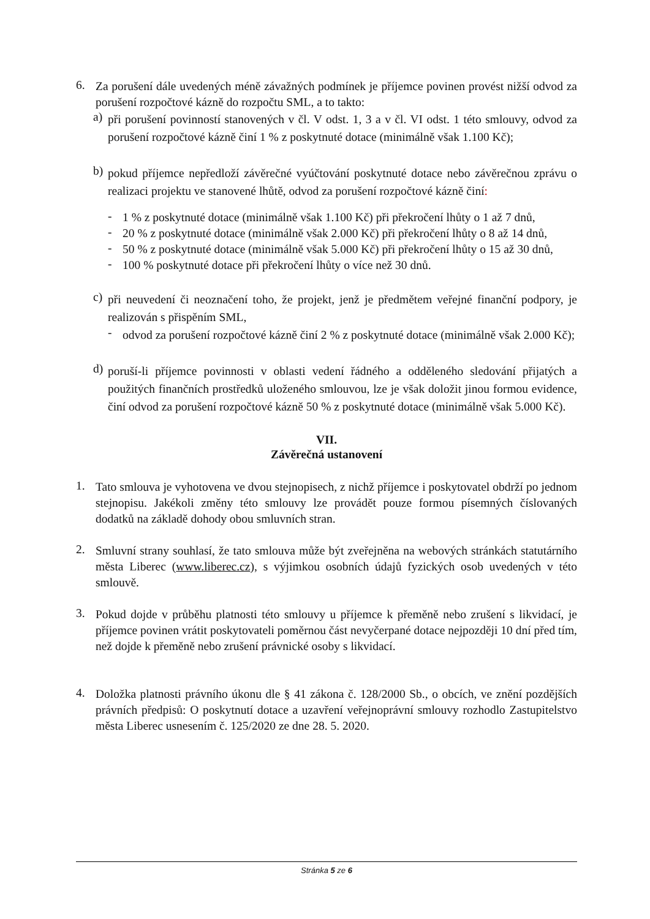6.
Za porušení dále uvedených méně závažných podmínek je příjemce povinen provést nižší odvod za porušení rozpočtové kázně do rozpočtu SML, a to takto:
a)
při porušení povinností stanovených v čl. V odst. 1, 3 a v čl. VI odst. 1 této smlouvy, odvod za porušení rozpočtové kázně činí 1 % z poskytnuté dotace (minimálně však 1.100 Kč);
b)
pokud příjemce nepředloží závěrečné vyúčtování poskytnuté dotace nebo závěrečnou zprávu o realizaci projektu ve stanovené lhůtě, odvod za porušení rozpočtové kázně činí:
-
1 % z poskytnuté dotace (minimálně však 1.100 Kč) při překročení lhůty o 1 až 7 dnů,
-
20 % z poskytnuté dotace (minimálně však 2.000 Kč) při překročení lhůty o 8 až 14 dnů,
-
50 % z poskytnuté dotace (minimálně však 5.000 Kč) při překročení lhůty o 15 až 30 dnů,
-
100 % poskytnuté dotace při překročení lhůty o více než 30 dnů.
c)
při neuvedení či neoznačení toho, že projekt, jenž je předmětem veřejné finanční podpory, je realizován s přispěním SML,
-
odvod za porušení rozpočtové kázně činí 2 % z poskytnuté dotace (minimálně však 2.000 Kč);
d)
poruší-li příjemce povinnosti v oblasti vedení řádného a odděleného sledování přijatých a použitých finančních prostředků uloženého smlouvou, lze je však doložit jinou formou evidence, činí odvod za porušení rozpočtové kázně 50 % z poskytnuté dotace (minimálně však 5.000 Kč).
VII.
Závěrečná ustanovení
1.
Tato smlouva je vyhotovena ve dvou stejnopisech, z nichž příjemce i poskytovatel obdrží po jednom stejnopisu. Jakékoli změny této smlouvy lze provádět pouze formou písemných číslovaných dodatků na základě dohody obou smluvních stran.
2.
Smluvní strany souhlasí, že tato smlouva může být zveřejněna na webových stránkách statutárního města Liberec (www.liberec.cz), s výjimkou osobních údajů fyzických osob uvedených v této smlouvě.
3.
Pokud dojde v průběhu platnosti této smlouvy u příjemce k přeměně nebo zrušení s likvidací, je příjemce povinen vrátit poskytovateli poměrnou část nevyčerpané dotace nejpozději 10 dní před tím, než dojde k přeměně nebo zrušení právnické osoby s likvidací.
4.
Doložka platnosti právního úkonu dle § 41 zákona č. 128/2000 Sb., o obcích, ve znění pozdějších právních předpisů: O poskytnutí dotace a uzavření veřejnoprávní smlouvy rozhodlo Zastupitelstvo města Liberec usnesením č. 125/2020 ze dne 28. 5. 2020.
Stránka 5 ze 6